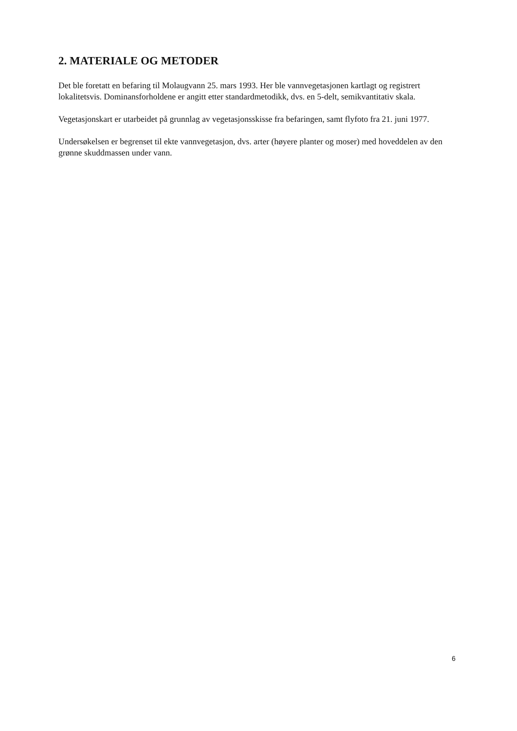2. MATERIALE OG METODER
Det ble foretatt en befaring til Molaugvann 25. mars 1993. Her ble vannvegetasjonen kartlagt og registrert lokalitetsvis. Dominansforholdene er angitt etter standardmetodikk, dvs. en 5-delt, semikvantitativ skala.
Vegetasjonskart er utarbeidet på grunnlag av vegetasjonsskisse fra befaringen, samt flyfoto fra 21. juni 1977.
Undersøkelsen er begrenset til ekte vannvegetasjon, dvs. arter (høyere planter og moser) med hoveddelen av den grønne skuddmassen under vann.
6